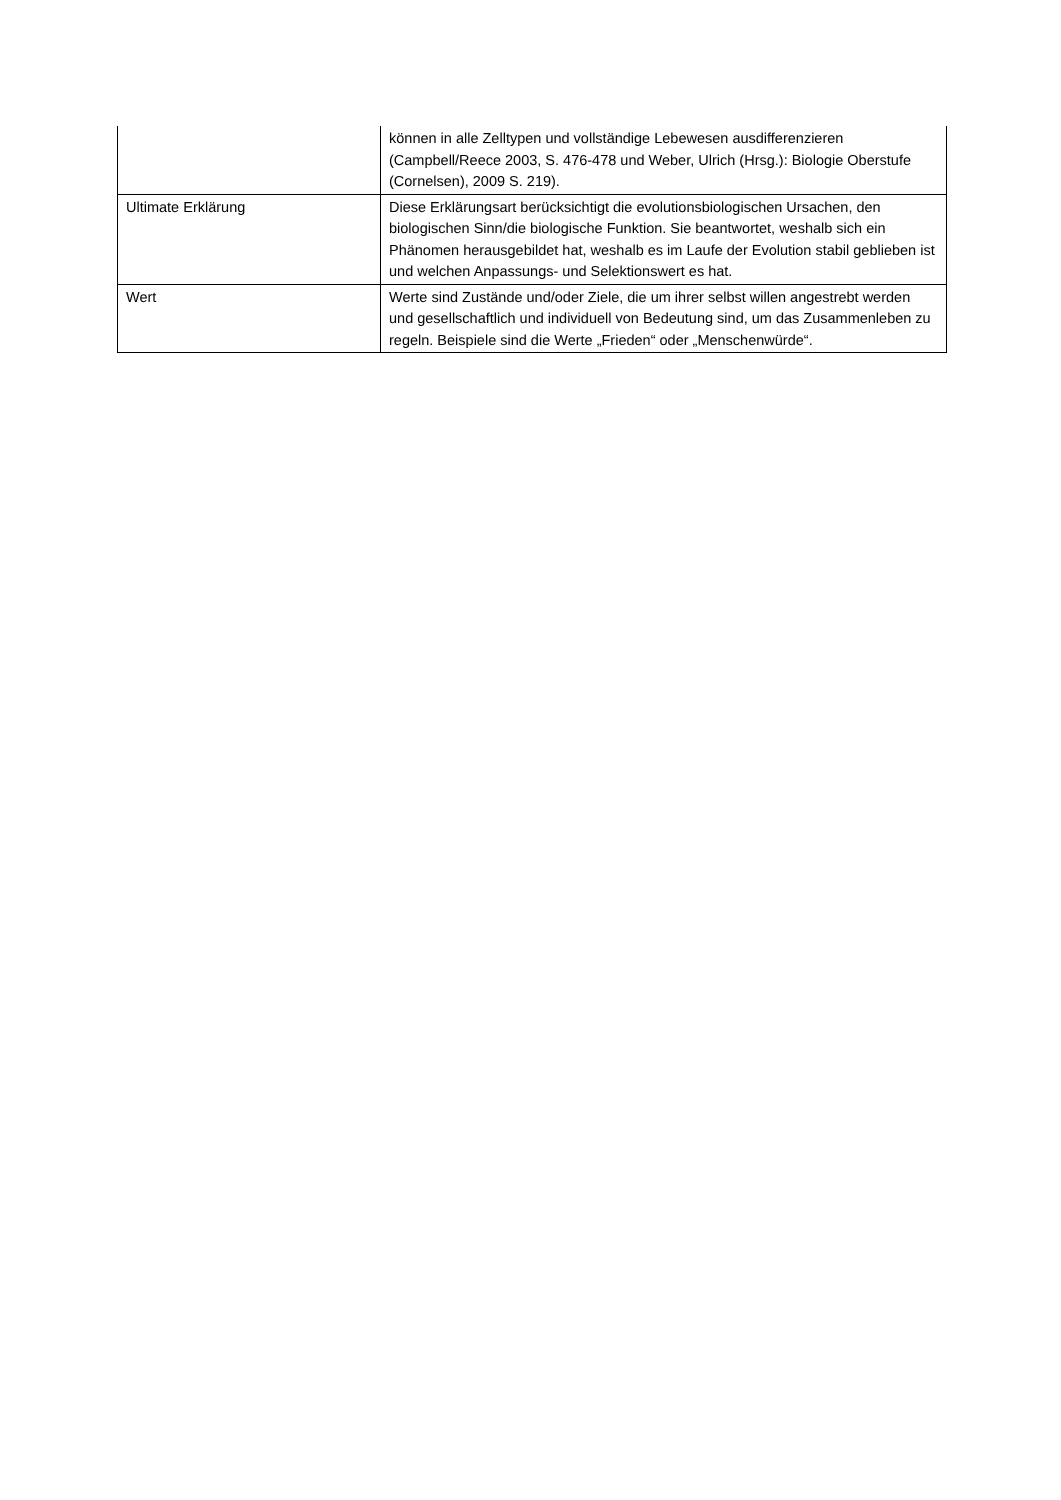| | können in alle Zelltypen und vollständige Lebewesen ausdifferenzieren (Campbell/Reece 2003, S. 476-478 und Weber, Ulrich (Hrsg.): Biologie Oberstufe (Cornelsen), 2009 S. 219). |
| Ultimate Erklärung | Diese Erklärungsart berücksichtigt die evolutionsbiologischen Ursachen, den biologischen Sinn/die biologische Funktion. Sie beantwortet, weshalb sich ein Phänomen herausgebildet hat, weshalb es im Laufe der Evolution stabil geblieben ist und welchen Anpassungs- und Selektionswert es hat. |
| Wert | Werte sind Zustände und/oder Ziele, die um ihrer selbst willen angestrebt werden und gesellschaftlich und individuell von Bedeutung sind, um das Zusammenleben zu regeln. Beispiele sind die Werte „Frieden“ oder „Menschenwürde“. |